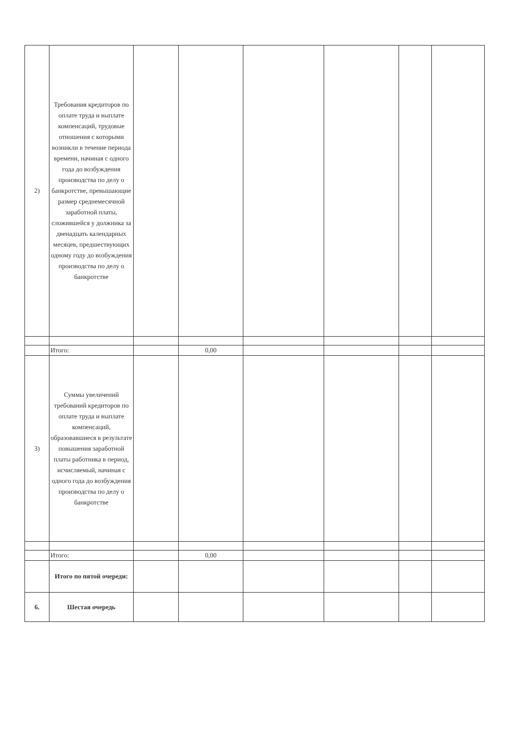| 2) | Требования кредиторов по оплате труда и выплате компенсаций, трудовые отношения с которыми возникли в течение периода времени, начиная с одного года до возбуждения производства по делу о банкротстве, превышающие размер среднемесячной заработной платы, сложившейся у должника за двенадцать календарных месяцев, предшествующих одному году до возбуждения производства по делу о банкротстве | | | | | | |
| | Итого: | | 0,00 | | | | |
| 3) | Суммы увеличений требований кредиторов по оплате труда и выплате компенсаций, образовавшиеся в результате повышения заработной платы работника в период, исчисляемый, начиная с одного года до возбуждения производства по делу о банкротстве | | | | | | |
| | Итого: | | 0,00 | | | | |
| | Итого по пятой очереди: | | | | | | |
| 6. | Шестая очередь | | | | | | |